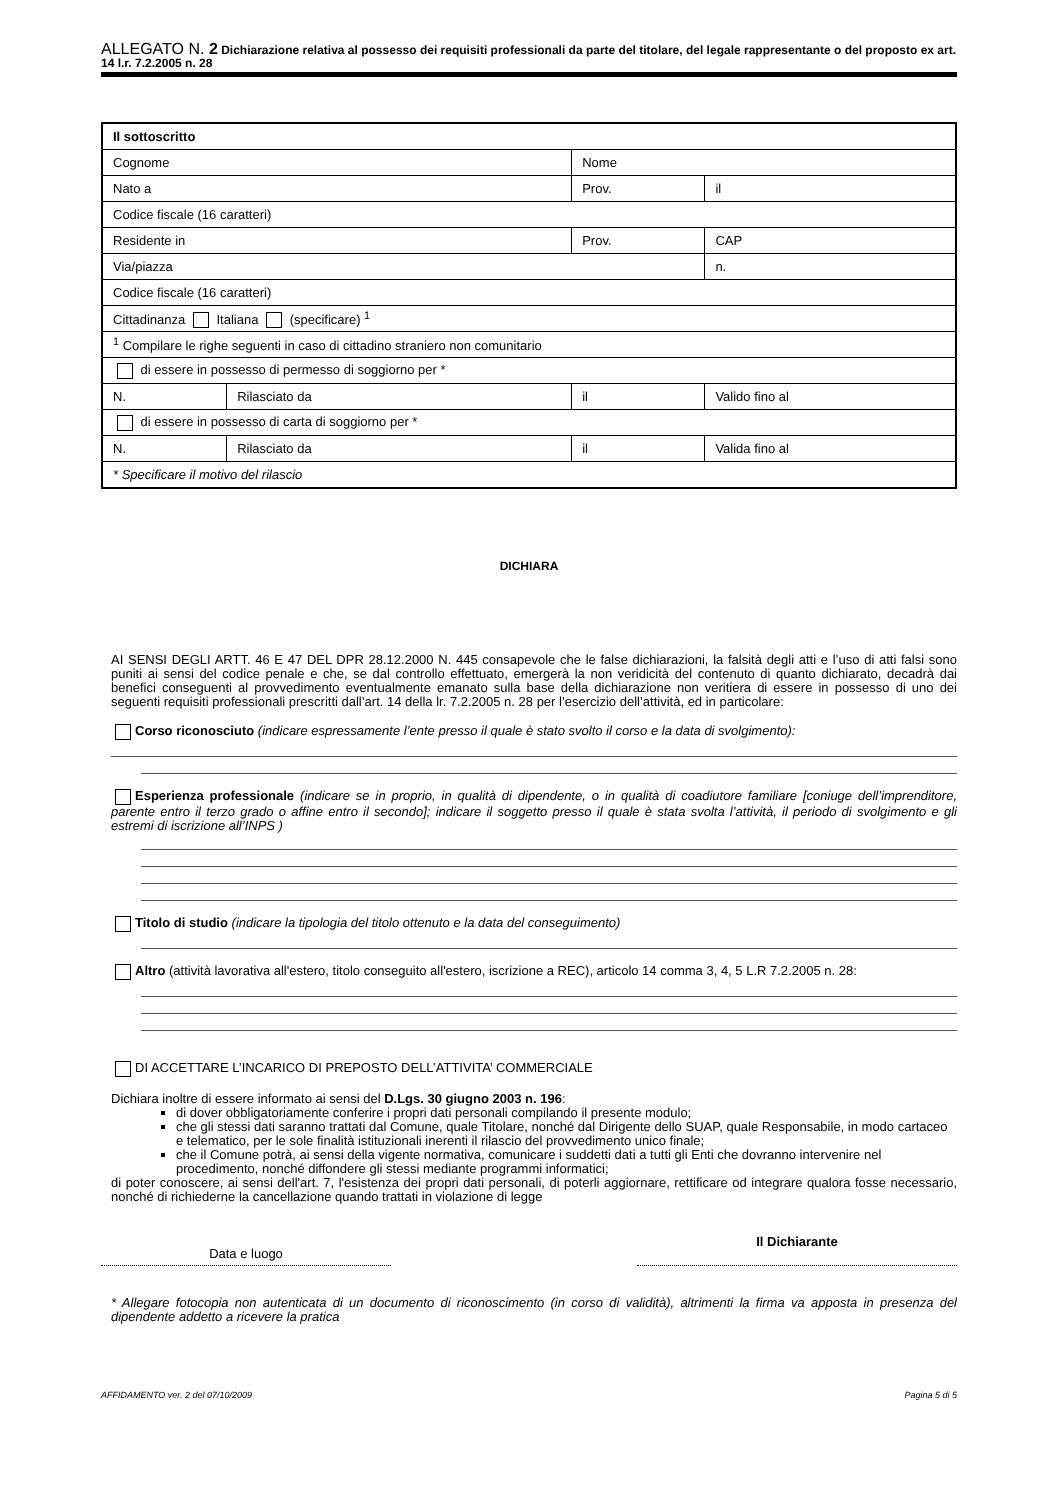ALLEGATO N. 2 Dichiarazione relativa al possesso dei requisiti professionali da parte del titolare, del legale rappresentante o del proposto ex art. 14 l.r. 7.2.2005 n. 28
| Il sottoscritto | | | | |
| Cognome | | Nome | | |
| Nato a | | Prov. | | il |
| Codice fiscale (16 caratteri) | | | | |
| Residente in | | | Prov. | CAP |
| Via/piazza | | | | n. |
| Codice fiscale (16 caratteri) | | | | |
| Cittadinanza Italiana (specificare) <sup>1</sup> | | | | |
| <sup>1</sup> Compilare le righe seguenti in caso di cittadino straniero non comunitario | | | | |
| di essere in possesso di permesso di soggiorno per * | | | | |
| N. | Rilasciato da | il | | Valido fino al |
| di essere in possesso di carta di soggiorno per * | | | | |
| N. | Rilasciato da | il | | Valida fino al |
| * Specificare il motivo del rilascio | | | | |
DICHIARA
AI SENSI DEGLI ARTT. 46 E 47 DEL DPR 28.12.2000 N. 445 consapevole che le false dichiarazioni, la falsità degli atti e l’uso di atti falsi sono puniti ai sensi del codice penale e che, se dal controllo effettuato, emergerà la non veridicità del contenuto di quanto dichiarato, decadrà dai benefici conseguenti al provvedimento eventualmente emanato sulla base della dichiarazione non veritiera di essere in possesso di uno dei seguenti requisiti professionali prescritti dall’art. 14 della lr. 7.2.2005 n. 28 per l’esercizio dell’attività, ed in particolare:
Corso riconosciuto (indicare espressamente l’ente presso il quale è stato svolto il corso e la data di svolgimento):
Esperienza professionale (indicare se in proprio, in qualità di dipendente, o in qualità di coadiutore familiare [coniuge dell’imprenditore, parente entro il terzo grado o affine entro il secondo]; indicare il soggetto presso il quale è stata svolta l’attività, il periodo di svolgimento e gli estremi di iscrizione all’INPS )
Titolo di studio (indicare la tipologia del titolo ottenuto e la data del conseguimento)
Altro (attività lavorativa all'estero, titolo conseguito all'estero, iscrizione a REC), articolo 14 comma 3, 4, 5 L.R 7.2.2005 n. 28:
DI ACCETTARE L’INCARICO DI PREPOSTO DELL’ATTIVITA’ COMMERCIALE
Dichiara inoltre di essere informato ai sensi del D.Lgs. 30 giugno 2003 n. 196:
di dover obbligatoriamente conferire i propri dati personali compilando il presente modulo;
che gli stessi dati saranno trattati dal Comune, quale Titolare, nonché dal Dirigente dello SUAP, quale Responsabile, in modo cartaceo e telematico, per le sole finalità istituzionali inerenti il rilascio del provvedimento unico finale;
che il Comune potrà, ai sensi della vigente normativa, comunicare i suddetti dati a tutti gli Enti che dovranno intervenire nel procedimento, nonché diffondere gli stessi mediante programmi informatici;
di poter conoscere, ai sensi dell'art. 7, l'esistenza dei propri dati personali, di poterli aggiornare, rettificare od integrare qualora fosse necessario, nonché di richiederne la cancellazione quando trattati in violazione di legge
Data e luogo
Il Dichiarante
* Allegare fotocopia non autenticata di un documento di riconoscimento (in corso di validità), altrimenti la firma va apposta in presenza del dipendente addetto a ricevere la pratica
AFFIDAMENTO ver. 2 del 07/10/2009 Pagina 5 di 5